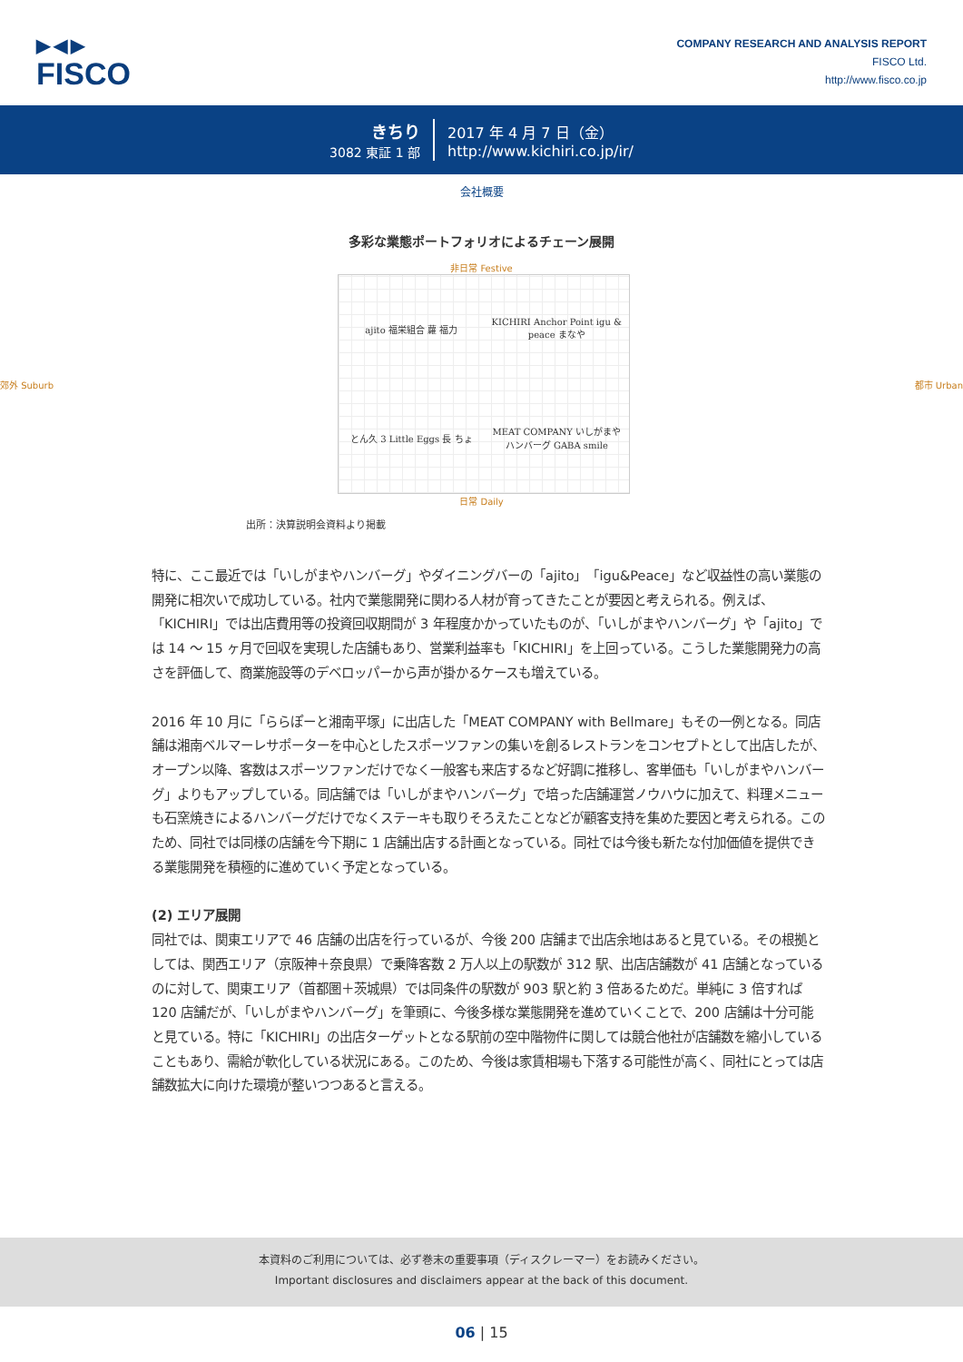▶◀▶
FISCO
COMPANY RESEARCH AND ANALYSIS REPORT
FISCO Ltd.
http://www.fisco.co.jp
きちり
3082 東証 1 部
2017 年 4 月 7 日（金）
http://www.kichiri.co.jp/ir/
会社概要
多彩な業態ポートフォリオによるチェーン展開
非日常 Festive
郊外 Suburb
ajito 福栄組合 蘿 福力
KICHIRI Anchor Point igu & peace まなや
とん久 3 Little Eggs 長 ちょ
MEAT COMPANY いしがまや ハンバーグ GABA smile
都市 Urban
日常 Daily
出所：決算説明会資料より掲載
特に、ここ最近では「いしがまやハンバーグ」やダイニングバーの「ajito」「igu&Peace」など収益性の高い業態の開発に相次いで成功している。社内で業態開発に関わる人材が育ってきたことが要因と考えられる。例えば、「KICHIRI」では出店費用等の投資回収期間が 3 年程度かかっていたものが、「いしがまやハンバーグ」や「ajito」では 14 ～ 15 ヶ月で回収を実現した店舗もあり、営業利益率も「KICHIRI」を上回っている。こうした業態開発力の高さを評価して、商業施設等のデベロッパーから声が掛かるケースも増えている。
2016 年 10 月に「ららぽーと湘南平塚」に出店した「MEAT COMPANY with Bellmare」もその一例となる。同店舗は湘南ベルマーレサポーターを中心としたスポーツファンの集いを創るレストランをコンセプトとして出店したが、オープン以降、客数はスポーツファンだけでなく一般客も来店するなど好調に推移し、客単価も「いしがまやハンバーグ」よりもアップしている。同店舗では「いしがまやハンバーグ」で培った店舗運営ノウハウに加えて、料理メニューも石窯焼きによるハンバーグだけでなくステーキも取りそろえたことなどが顧客支持を集めた要因と考えられる。このため、同社では同様の店舗を今下期に 1 店舗出店する計画となっている。同社では今後も新たな付加価値を提供できる業態開発を積極的に進めていく予定となっている。
(2) エリア展開
同社では、関東エリアで 46 店舗の出店を行っているが、今後 200 店舗まで出店余地はあると見ている。その根拠としては、関西エリア（京阪神＋奈良県）で乗降客数 2 万人以上の駅数が 312 駅、出店店舗数が 41 店舗となっているのに対して、関東エリア（首都圏＋茨城県）では同条件の駅数が 903 駅と約 3 倍あるためだ。単純に 3 倍すれば 120 店舗だが、「いしがまやハンバーグ」を筆頭に、今後多様な業態開発を進めていくことで、200 店舗は十分可能と見ている。特に「KICHIRI」の出店ターゲットとなる駅前の空中階物件に関しては競合他社が店舗数を縮小していることもあり、需給が軟化している状況にある。このため、今後は家賃相場も下落する可能性が高く、同社にとっては店舗数拡大に向けた環境が整いつつあると言える。
本資料のご利用については、必ず巻末の重要事項（ディスクレーマー）をお読みください。
Important disclosures and disclaimers appear at the back of this document.
06 | 15